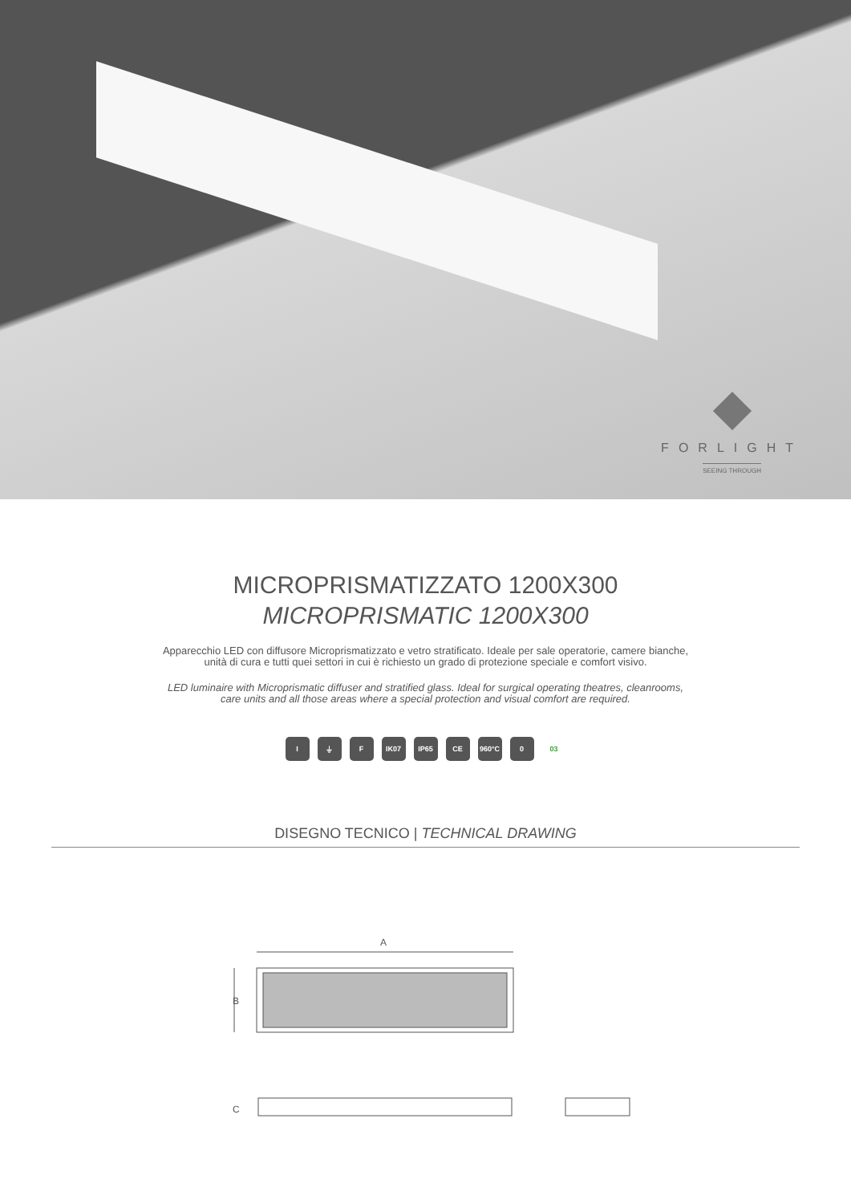FORLIGHT
SEEING THROUGH
MICROPRISMATIZZATO 1200X300
MICROPRISMATIC 1200X300
Apparecchio LED con diffusore Microprismatizzato e vetro stratificato. Ideale per sale operatorie, camere bianche,
unità di cura e tutti quei settori in cui è richiesto un grado di protezione speciale e comfort visivo.
LED luminaire with Microprismatic diffuser and stratified glass. Ideal for surgical operating theatres, cleanrooms,
care units and all those areas where a special protection and visual comfort are required.
I ⏚ F IK07 IP65 CE 960°C 0 03
DISEGNO TECNICO | TECHNICAL DRAWING
A
B
C